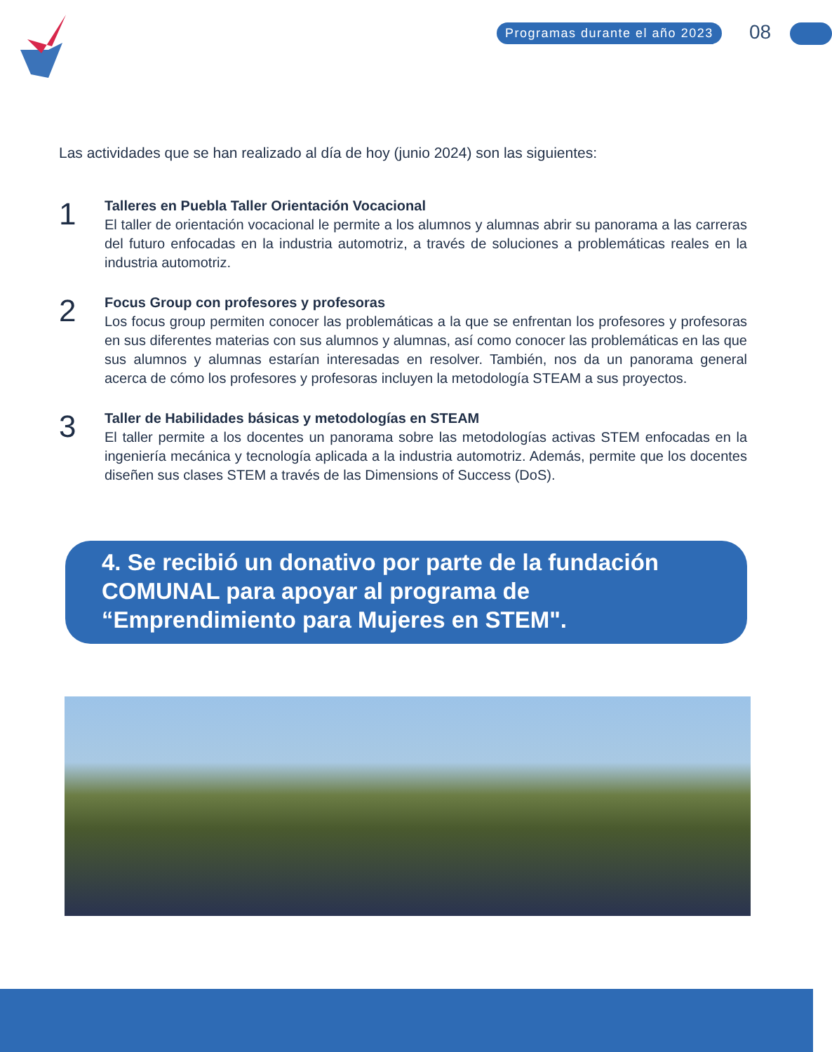Programas durante el año 2023 08
Las actividades que se han realizado al día de hoy (junio 2024) son las siguientes:
1
Talleres en Puebla Taller Orientación Vocacional
El taller de orientación vocacional le permite a los alumnos y alumnas abrir su panorama a las carreras del futuro enfocadas en la industria automotriz, a través de soluciones a problemáticas reales en la industria automotriz.
2
Focus Group con profesores y profesoras
Los focus group permiten conocer las problemáticas a la que se enfrentan los profesores y profesoras en sus diferentes materias con sus alumnos y alumnas, así como conocer las problemáticas en las que sus alumnos y alumnas estarían interesadas en resolver. También, nos da un panorama general acerca de cómo los profesores y profesoras incluyen la metodología STEAM a sus proyectos.
3
Taller de Habilidades básicas y metodologías en STEAM
El taller permite a los docentes un panorama sobre las metodologías activas STEM enfocadas en la ingeniería mecánica y tecnología aplicada a la industria automotriz. Además, permite que los docentes diseñen sus clases STEM a través de las Dimensions of Success (DoS).
4. Se recibió un donativo por parte de la fundación COMUNAL para apoyar al programa de “Emprendimiento para Mujeres en STEM".